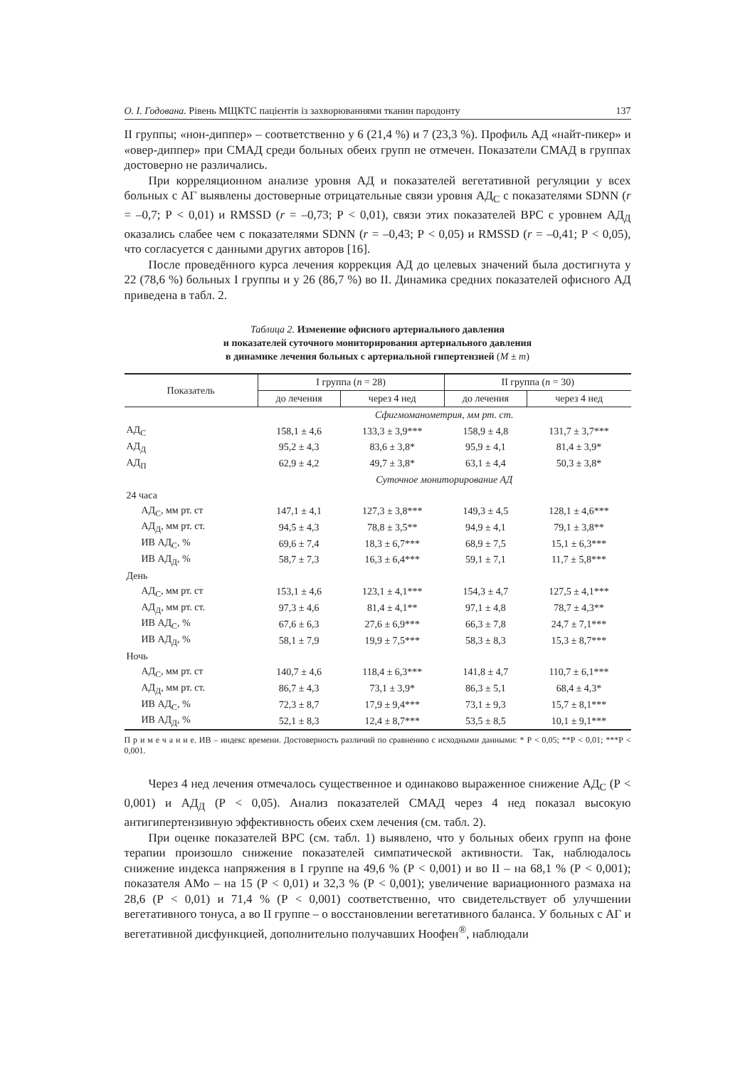О. І. Годована. Рівень МЩКТС пацієнтів із захворюваннями тканин пародонту 137
II группы; «нон-диппер» – соответственно у 6 (21,4 %) и 7 (23,3 %). Профиль АД «найт-пикер» и «овер-диппер» при СМАД среди больных обеих групп не отмечен. Показатели СМАД в группах достоверно не различались.
При корреляционном анализе уровня АД и показателей вегетативной регуляции у всех больных с АГ выявлены достоверные отрицательные связи уровня АД<sub>С</sub> с показателями SDNN (r = –0,7; Р < 0,01) и RMSSD (r = –0,73; Р < 0,01), связи этих показателей ВРС с уровнем АД<sub>Д</sub> оказались слабее чем с показателями SDNN (r = –0,43; Р < 0,05) и RMSSD (r = –0,41; Р < 0,05), что согласуется с данными других авторов [16].
После проведённого курса лечения коррекция АД до целевых значений была достигнута у 22 (78,6 %) больных I группы и у 26 (86,7 %) во II. Динамика средних показателей офисного АД приведена в табл. 2.
Таблица 2. Изменение офисного артериального давления
и показателей суточного мониторирования артериального давления
в динамике лечения больных с артериальной гипертензией (M ± m)
| Показатель | I группа ( n = 28) | | II группа ( n = 30) | |
| --- | --- | --- | --- | --- |
| | до лечения | через 4 нед | до лечения | через 4 нед |
| | Сфигмоманометрия, мм рт. ст. | | | |
| АД<sub>С</sub> | 158,1 ± 4,6 | 133,3 ± 3,9*** | 158,9 ± 4,8 | 131,7 ± 3,7*** |
| АД<sub>Д</sub> | 95,2 ± 4,3 | 83,6 ± 3,8* | 95,9 ± 4,1 | 81,4 ± 3,9* |
| АД<sub>П</sub> | 62,9 ± 4,2 | 49,7 ± 3,8* | 63,1 ± 4,4 | 50,3 ± 3,8* |
| | Суточное мониторирование АД | | | |
| 24 часа | | | | |
| АД<sub>С</sub>, мм рт. ст | 147,1 ± 4,1 | 127,3 ± 3,8*** | 149,3 ± 4,5 | 128,1 ± 4,6*** |
| АД<sub>Д</sub>, мм рт. ст. | 94,5 ± 4,3 | 78,8 ± 3,5** | 94,9 ± 4,1 | 79,1 ± 3,8** |
| ИВ АД<sub>С</sub>, % | 69,6 ± 7,4 | 18,3 ± 6,7*** | 68,9 ± 7,5 | 15,1 ± 6,3*** |
| ИВ АД<sub>Д</sub>, % | 58,7 ± 7,3 | 16,3 ± 6,4*** | 59,1 ± 7,1 | 11,7 ± 5,8*** |
| День | | | | |
| АД<sub>С</sub>, мм рт. ст | 153,1 ± 4,6 | 123,1 ± 4,1*** | 154,3 ± 4,7 | 127,5 ± 4,1*** |
| АД<sub>Д</sub>, мм рт. ст. | 97,3 ± 4,6 | 81,4 ± 4,1** | 97,1 ± 4,8 | 78,7 ± 4,3** |
| ИВ АД<sub>С</sub>, % | 67,6 ± 6,3 | 27,6 ± 6,9*** | 66,3 ± 7,8 | 24,7 ± 7,1*** |
| ИВ АД<sub>Д</sub>, % | 58,1 ± 7,9 | 19,9 ± 7,5*** | 58,3 ± 8,3 | 15,3 ± 8,7*** |
| Ночь | | | | |
| АД<sub>С</sub>, мм рт. ст | 140,7 ± 4,6 | 118,4 ± 6,3*** | 141,8 ± 4,7 | 110,7 ± 6,1*** |
| АД<sub>Д</sub>, мм рт. ст. | 86,7 ± 4,3 | 73,1 ± 3,9* | 86,3 ± 5,1 | 68,4 ± 4,3* |
| ИВ АД<sub>С</sub>, % | 72,3 ± 8,7 | 17,9 ± 9,4*** | 73,1 ± 9,3 | 15,7 ± 8,1*** |
| ИВ АД<sub>Д</sub>, % | 52,1 ± 8,3 | 12,4 ± 8,7*** | 53,5 ± 8,5 | 10,1 ± 9,1*** |
П р и м е ч а н и е. ИВ – индекс времени. Достоверность различий по сравнению с исходными данными: * Р < 0,05; **Р < 0,01; ***Р < 0,001.
Через 4 нед лечения отмечалось существенное и одинаково выраженное снижение АД<sub>С</sub> (Р < 0,001) и АД<sub>Д</sub> (Р < 0,05). Анализ показателей СМАД через 4 нед показал высокую антигипертензивную эффективность обеих схем лечения (см. табл. 2).
При оценке показателей ВРС (см. табл. 1) выявлено, что у больных обеих групп на фоне терапии произошло снижение показателей симпатической активности. Так, наблюдалось снижение индекса напряжения в I группе на 49,6 % (Р < 0,001) и во II – на 68,1 % (Р < 0,001); показателя АМо – на 15 (Р < 0,01) и 32,3 % (Р < 0,001); увеличение вариационного размаха на 28,6 (Р < 0,01) и 71,4 % (Р < 0,001) соответственно, что свидетельствует об улучшении вегетативного тонуса, а во II группе – о восстановлении вегетативного баланса. У больных с АГ и вегетативной дисфункцией, дополнительно получавших Ноофен<sup>®</sup>, наблюдали